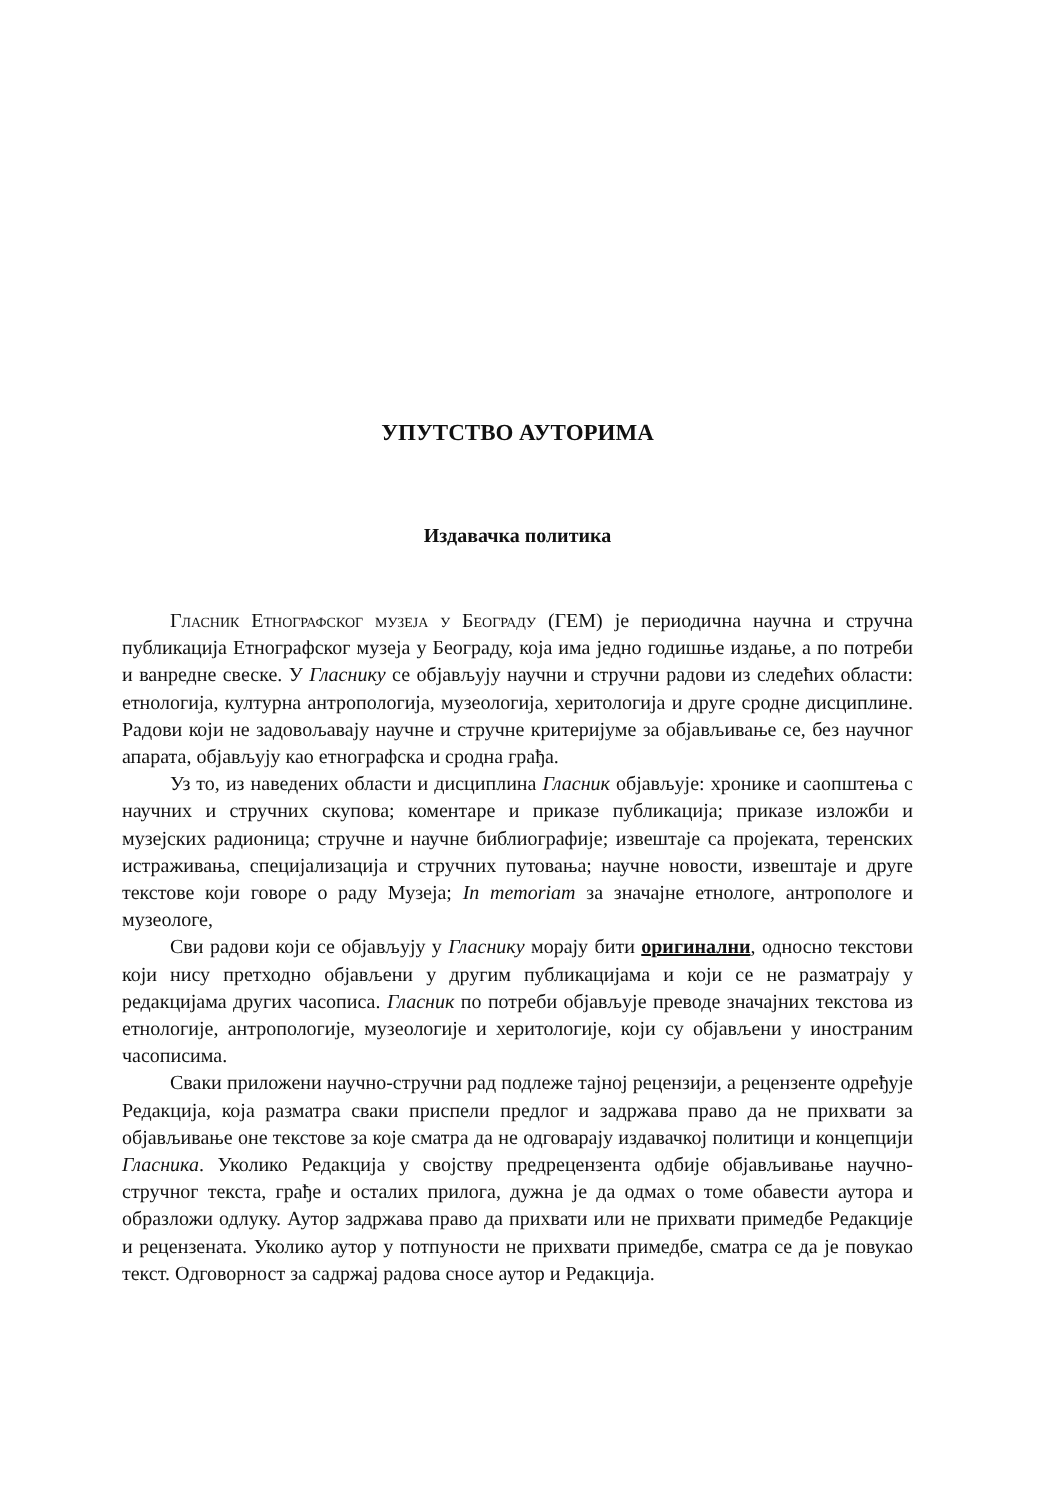УПУТСТВО АУТОРИМА
Издавачка политика
Гласник Етнографског музеја у Београду (ГЕМ) је периодична научна и стручна публикација Етнографског музеја у Београду, која има једно годишње издање, а по потреби и ванредне свеске. У Гласнику се објављују научни и стручни радови из следећих области: етнологија, културна антропологија, музеологија, херитологија и друге сродне дисциплине. Радови који не задовољавају научне и стручне критеријуме за објављивање се, без научног апарата, објављују као етнографска и сродна грађа.
Уз то, из наведених области и дисциплина Гласник објављује: хронике и саопштења с научних и стручних скупова; коментаре и приказе публикација; приказе изложби и музејских радионица; стручне и научне библиографије; извештаје са пројеката, теренских истраживања, специјализација и стручних путовања; научне новости, извештаје и друге текстове који говоре о раду Музеја; In memoriam за значајне етнологе, антропологе и музеологе,
Сви радови који се објављују у Гласнику морају бити оригинални, односно текстови који нису претходно објављени у другим публикацијама и који се не разматрају у редакцијама других часописа. Гласник по потреби објављује преводе значајних текстова из етнологије, антропологије, музеологије и херитологије, који су објављени у иностраним часописима.
Сваки приложени научно-стручни рад подлеже тајној рецензији, а рецензенте одређује Редакција, која разматра сваки приспели предлог и задржава право да не прихвати за објављивање оне текстове за које сматра да не одговарају издавачкој политици и концепцији Гласника. Уколико Редакција у својству предрецензента одбије објављивање научно-стручног текста, грађе и осталих прилога, дужна је да одмах о томе обавести аутора и образложи одлуку. Аутор задржава право да прихвати или не прихвати примедбе Редакције и рецензената. Уколико аутор у потпуности не прихвати примедбе, сматра се да је повукао текст. Одговорност за садржај радова сносе аутор и Редакција.